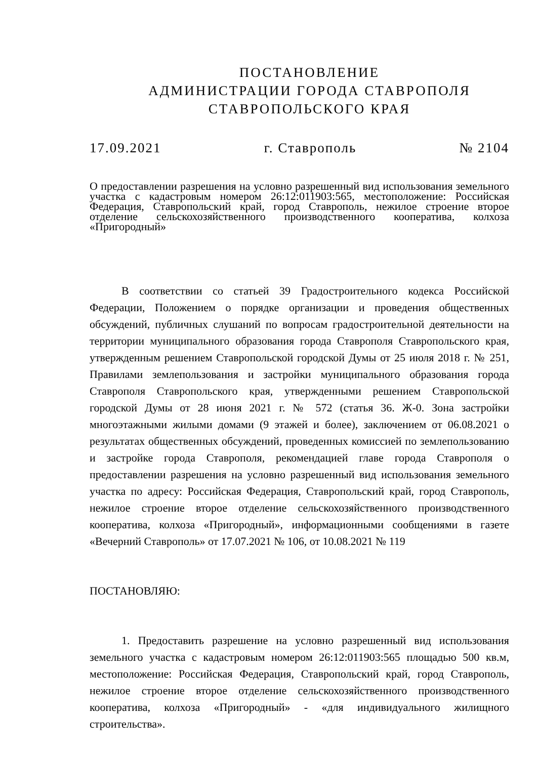ПОСТАНОВЛЕНИЕ
АДМИНИСТРАЦИИ ГОРОДА СТАВРОПОЛЯ
СТАВРОПОЛЬСКОГО КРАЯ
17.09.2021 г. Ставрополь № 2104
О предоставлении разрешения на условно разрешенный вид использования земельного участка с кадастровым номером 26:12:011903:565, местоположение: Российская Федерация, Ставропольский край, город Ставрополь, нежилое строение второе отделение сельскохозяйственного производственного кооператива, колхоза «Пригородный»
В соответствии со статьей 39 Градостроительного кодекса Российской Федерации, Положением о порядке организации и проведения общественных обсуждений, публичных слушаний по вопросам градостроительной деятельности на территории муниципального образования города Ставрополя Ставропольского края, утвержденным решением Ставропольской городской Думы от 25 июля 2018 г. № 251, Правилами землепользования и застройки муниципального образования города Ставрополя Ставропольского края, утвержденными решением Ставропольской городской Думы от 28 июня 2021 г. № 572 (статья 36. Ж-0. Зона застройки многоэтажными жилыми домами (9 этажей и более), заключением от 06.08.2021 о результатах общественных обсуждений, проведенных комиссией по землепользованию и застройке города Ставрополя, рекомендацией главе города Ставрополя о предоставлении разрешения на условно разрешенный вид использования земельного участка по адресу: Российская Федерация, Ставропольский край, город Ставрополь, нежилое строение второе отделение сельскохозяйственного производственного кооператива, колхоза «Пригородный», информационными сообщениями в газете «Вечерний Ставрополь» от 17.07.2021 № 106, от 10.08.2021 № 119
ПОСТАНОВЛЯЮ:
1. Предоставить разрешение на условно разрешенный вид использования земельного участка с кадастровым номером 26:12:011903:565 площадью 500 кв.м, местоположение: Российская Федерация, Ставропольский край, город Ставрополь, нежилое строение второе отделение сельскохозяйственного производственного кооператива, колхоза «Пригородный» - «для индивидуального жилищного строительства».